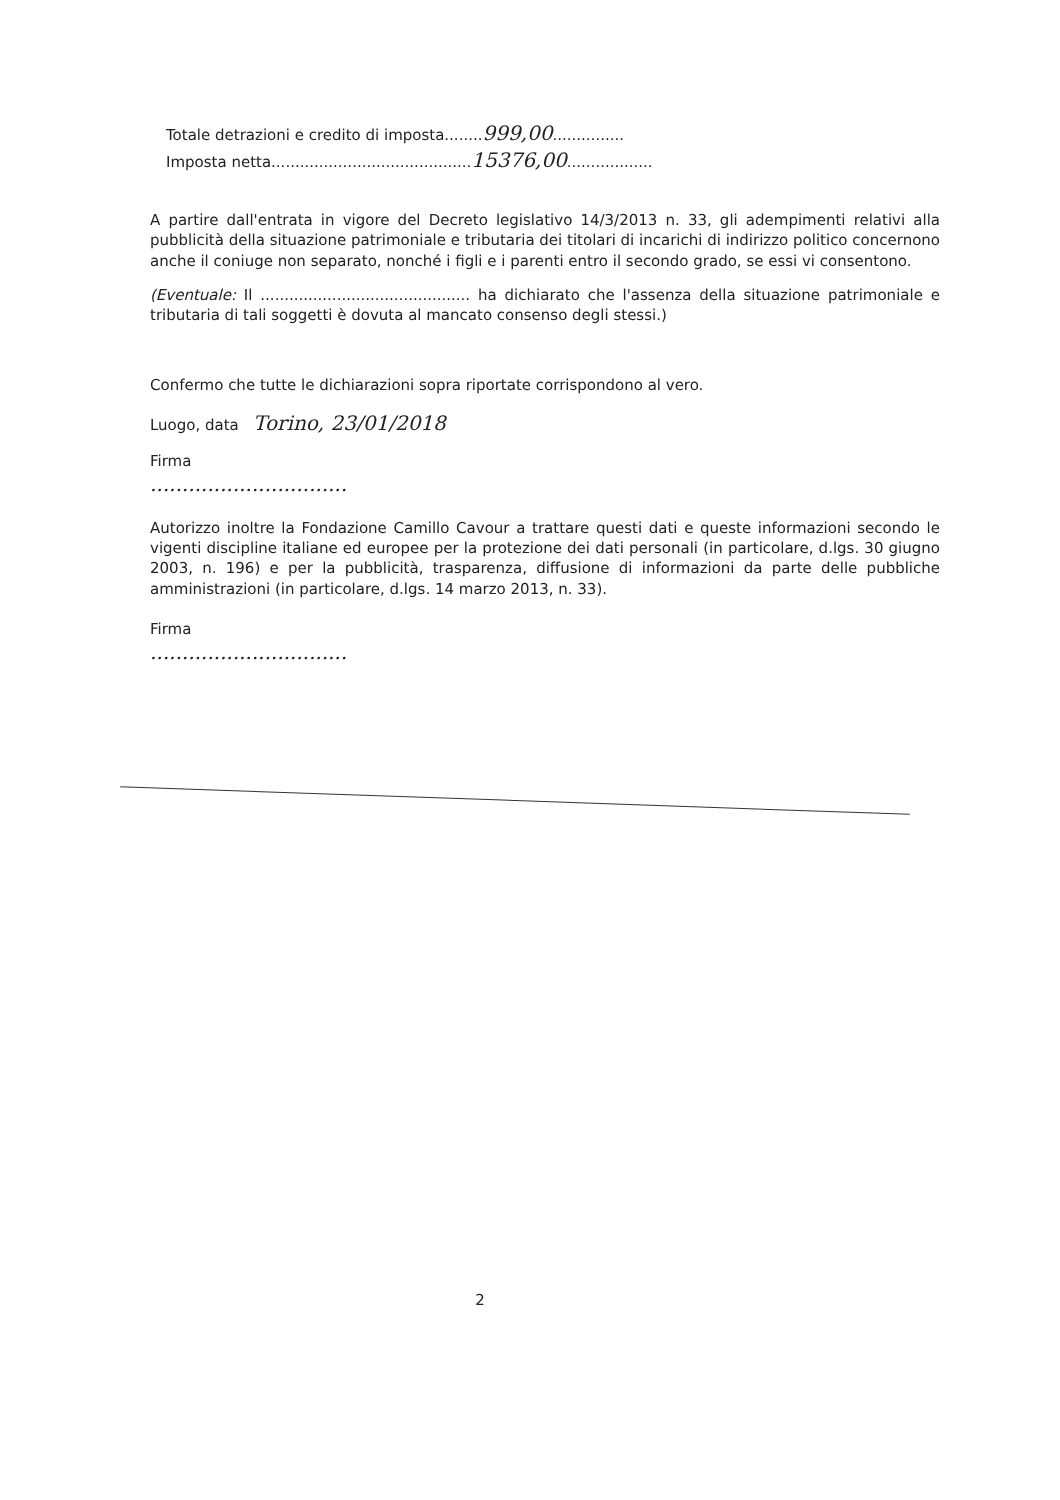Totale detrazioni e credito di imposta........999,00...............
Imposta netta..........................................15376,00..................
A partire dall'entrata in vigore del Decreto legislativo 14/3/2013 n. 33, gli adempimenti relativi alla pubblicità della situazione patrimoniale e tributaria dei titolari di incarichi di indirizzo politico concernono anche il coniuge non separato, nonché i figli e i parenti entro il secondo grado, se essi vi consentono.
(Eventuale: Il ............................................ ha dichiarato che l'assenza della situazione patrimoniale e tributaria di tali soggetti è dovuta al mancato consenso degli stessi.)
Confermo che tutte le dichiarazioni sopra riportate corrispondono al vero.
Luogo, data Torino, 23/01/2018
Firma
...............................
Autorizzo inoltre la Fondazione Camillo Cavour a trattare questi dati e queste informazioni secondo le vigenti discipline italiane ed europee per la protezione dei dati personali (in particolare, d.lgs. 30 giugno 2003, n. 196) e per la pubblicità, trasparenza, diffusione di informazioni da parte delle pubbliche amministrazioni (in particolare, d.lgs. 14 marzo 2013, n. 33).
Firma
...............................
2